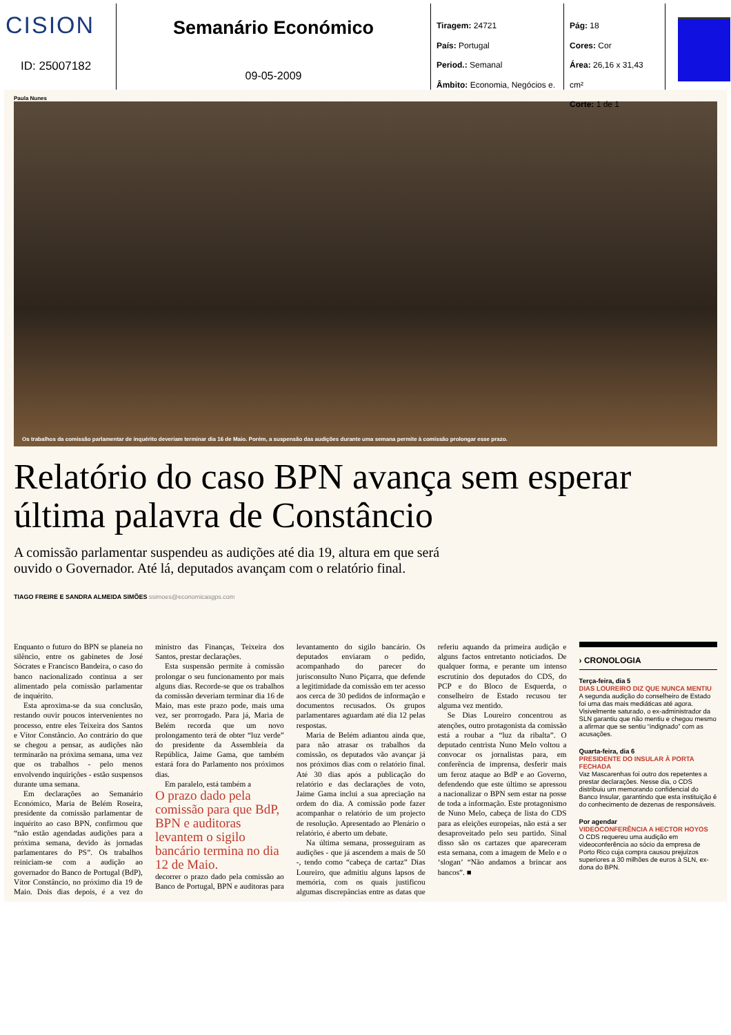CISION
ID: 25007182
Semanário Económico
09-05-2009
Tiragem: 24721
País: Portugal
Period.: Semanal
Âmbito: Economia, Negócios e.
Pág: 18
Cores: Cor
Área: 26,16 x 31,43 cm²
Corte: 1 de 1
Paula Nunes
Os trabalhos da comissão parlamentar de inquérito deveriam terminar dia 16 de Maio. Porém, a suspensão das audições durante uma semana permite à comissão prolongar esse prazo.
Relatório do caso BPN avança sem esperar última palavra de Constâncio
A comissão parlamentar suspendeu as audições até dia 19, altura em que será
ouvido o Governador. Até lá, deputados avançam com o relatório final.
TIAGO FREIRE E SANDRA ALMEIDA SIMÕES ssimoes@economicasgps.com
Enquanto o futuro do BPN se planeia no silêncio, entre os gabinetes de José Sócrates e Francisco Bandeira, o caso do banco nacionalizado continua a ser alimentado pela comissão parlamentar de inquérito.
Esta aproxima-se da sua conclusão, restando ouvir poucos intervenientes no processo, entre eles Teixeira dos Santos e Vítor Constâncio. Ao contrário do que se chegou a pensar, as audições não terminarão na próxima semana, uma vez que os trabalhos - pelo menos envolvendo inquirições - estão suspensos durante uma semana.
Em declarações ao Semanário Económico, Maria de Belém Roseira, presidente da comissão parlamentar de inquérito ao caso BPN, confirmou que “não estão agendadas audições para a próxima semana, devido às jornadas parlamentares do PS”. Os trabalhos reiniciam-se com a audição ao governador do Banco de Portugal (BdP), Vítor Constâncio, no próximo dia 19 de Maio. Dois dias depois, é a vez do ministro das Finanças, Teixeira dos Santos, prestar declarações.
Esta suspensão permite à comissão prolongar o seu funcionamento por mais alguns dias. Recorde-se que os trabalhos da comissão deveriam terminar dia 16 de Maio, mas este prazo pode, mais uma vez, ser prorrogado. Para já, Maria de Belém recorda que um novo prolongamento terá de obter “luz verde” do presidente da Assembleia da República, Jaime Gama, que também estará fora do Parlamento nos próximos dias.
Em paralelo, está também a
O prazo dado pela comissão para que BdP, BPN e auditoras levantem o sigilo bancário termina no dia 12 de Maio.
decorrer o prazo dado pela comissão ao Banco de Portugal, BPN e auditoras para levantamento do sigilo bancário. Os deputados enviaram o pedido, acompanhado do parecer do jurisconsulto Nuno Piçarra, que defende a legitimidade da comissão em ter acesso aos cerca de 30 pedidos de informação e documentos recusados. Os grupos parlamentares aguardam até dia 12 pelas respostas.
Maria de Belém adiantou ainda que, para não atrasar os trabalhos da comissão, os deputados vão avançar já nos próximos dias com o relatório final. Até 30 dias após a publicação do relatório e das declarações de voto, Jaime Gama inclui a sua apreciação na ordem do dia. A comissão pode fazer acompanhar o relatório de um projecto de resolução. Apresentado ao Plenário o relatório, é aberto um debate.
Na última semana, prosseguiram as audições - que já ascendem a mais de 50 -, tendo como “cabeça de cartaz” Dias Loureiro, que admitiu alguns lapsos de memória, com os quais justificou algumas discrepâncias entre as datas que referiu aquando da primeira audição e alguns factos entretanto noticiados. De qualquer forma, e perante um intenso escrutínio dos deputados do CDS, do PCP e do Bloco de Esquerda, o conselheiro de Estado recusou ter alguma vez mentido.
Se Dias Loureiro concentrou as atenções, outro protagonista da comissão está a roubar a “luz da ribalta”. O deputado centrista Nuno Melo voltou a convocar os jornalistas para, em conferência de imprensa, desferir mais um feroz ataque ao BdP e ao Governo, defendendo que este último se apressou a nacionalizar o BPN sem estar na posse de toda a informação. Este protagonismo de Nuno Melo, cabeça de lista do CDS para as eleições europeias, não está a ser desaproveitado pelo seu partido. Sinal disso são os cartazes que apareceram esta semana, com a imagem de Melo e o ‘slogan’ “Não andamos a brincar aos bancos”. ■
› CRONOLOGIA
Terça-feira, dia 5
DIAS LOUREIRO DIZ QUE NUNCA MENTIU
A segunda audição do conselheiro de Estado foi uma das mais mediáticas até agora. Visivelmente saturado, o ex-administrador da SLN garantiu que não mentiu e chegou mesmo a afirmar que se sentiu “indignado” com as acusações.
Quarta-feira, dia 6
PRESIDENTE DO INSULAR À PORTA FECHADA
Vaz Mascarenhas foi outro dos repetentes a prestar declarações. Nesse dia, o CDS distribuiu um memorando confidencial do Banco Insular, garantindo que esta instituição é do conhecimento de dezenas de responsáveis.
Por agendar
VIDEOCONFERÊNCIA A HECTOR HOYOS
O CDS requereu uma audição em videoconferência ao sócio da empresa de Porto Rico cuja compra causou prejuízos superiores a 30 milhões de euros à SLN, ex-dona do BPN.